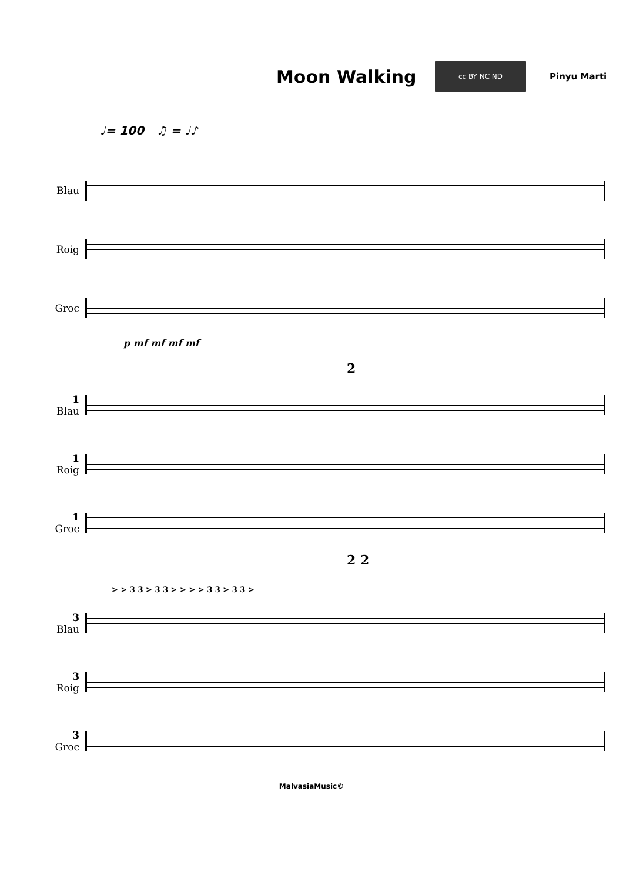Moon Walking
cc BY NC ND
Pinyu Marti
♩= 100 ♫ = ♩♪
Blau
Roig
Groc
p mf mf mf mf
2
1
Blau
1
Roig
1
Groc
2 2
> > 3 3 > 3 3 > > > > 3 3 > 3 3 >
3
Blau
3
Roig
3
Groc
MalvasiaMusic©